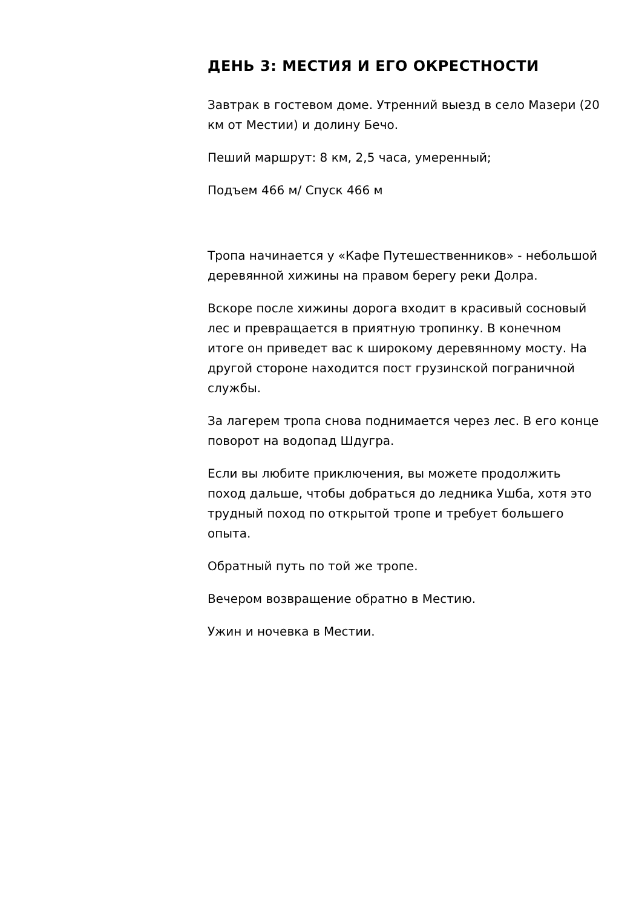ДЕНЬ 3: МЕСТИЯ И ЕГО ОКРЕСТНОСТИ
Завтрак в гостевом доме. Утренний выезд в село Мазери (20 км от Местии) и долину Бечо.
Пеший маршрут: 8 км, 2,5 часа, умеренный;
Подъем 466 м/ Спуск 466 м
Тропа начинается у «Кафе Путешественников» - небольшой деревянной хижины на правом берегу реки Долра.
Вскоре после хижины дорога входит в красивый сосновый лес и превращается в приятную тропинку. В конечном итоге он приведет вас к широкому деревянному мосту. На другой стороне находится пост грузинской пограничной службы.
За лагерем тропа снова поднимается через лес. В его конце поворот на водопад Шдугра.
Если вы любите приключения, вы можете продолжить поход дальше, чтобы добраться до ледника Ушба, хотя это трудный поход по открытой тропе и требует большего опыта.
Обратный путь по той же тропе.
Вечером возвращение обратно в Местию.
Ужин и ночевка в Местии.